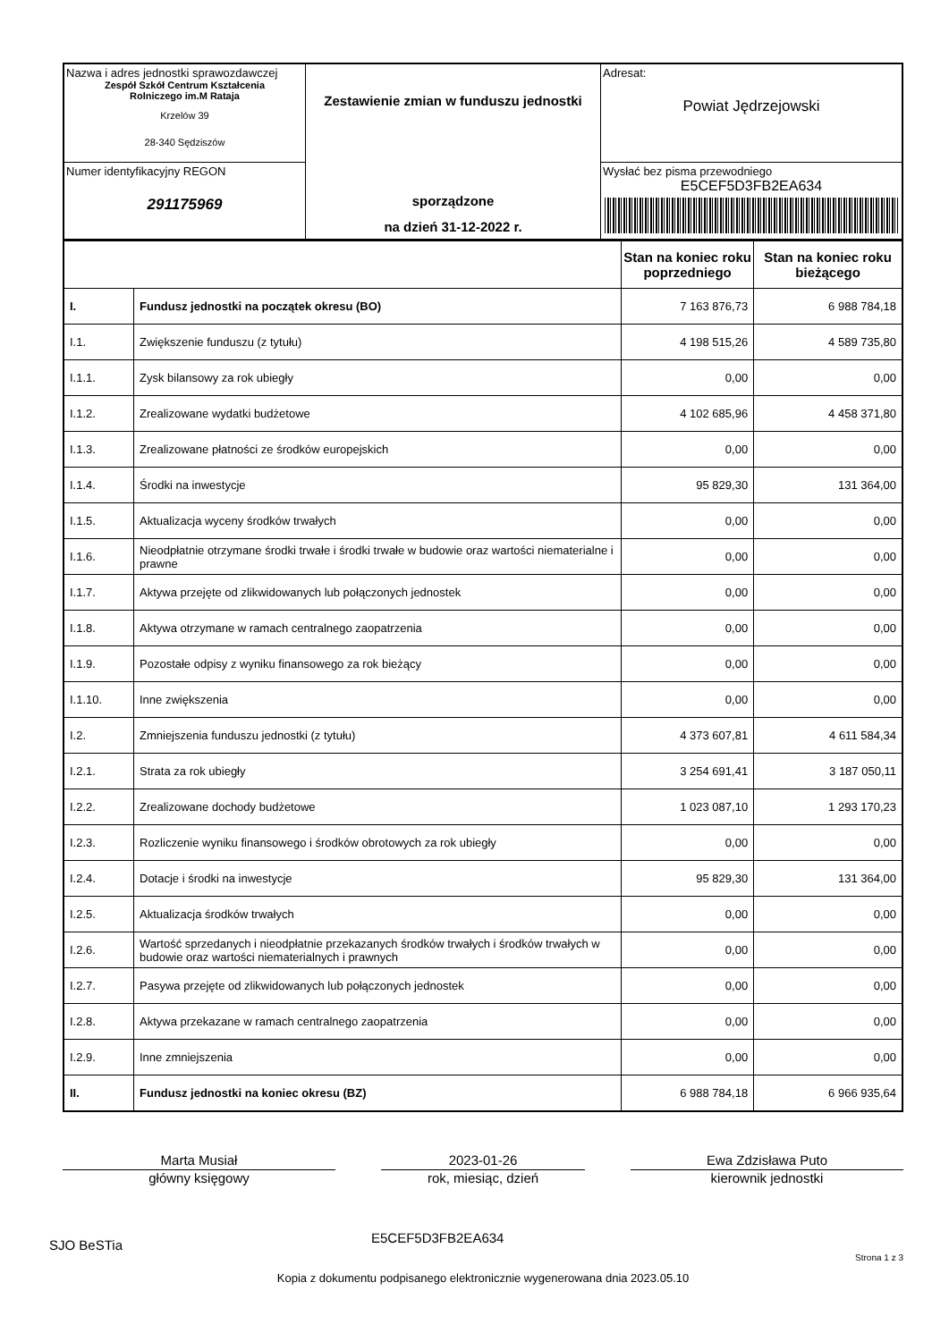| Nazwa i adres jednostki sprawozdawczej Zespół Szkół Centrum Kształcenia Rolniczego im.M Rataja Krzelów 39 28-340 Sędziszów | Zestawienie zmian w funduszu jednostki sporządzone na dzień 31-12-2022 r. | Adresat: Powiat Jędrzejowski |
| Numer identyfikacyjny REGON 291175969 | | Wysłać bez pisma przewodniego E5CEF5D3FB2EA634 |
| | | Stan na koniec roku poprzedniego | Stan na koniec roku bieżącego |
| --- | --- | --- | --- |
| I. | Fundusz jednostki na początek okresu (BO) | 7 163 876,73 | 6 988 784,18 |
| I.1. | Zwiększenie funduszu (z tytułu) | 4 198 515,26 | 4 589 735,80 |
| I.1.1. | Zysk bilansowy za rok ubiegły | 0,00 | 0,00 |
| I.1.2. | Zrealizowane wydatki budżetowe | 4 102 685,96 | 4 458 371,80 |
| I.1.3. | Zrealizowane płatności ze środków europejskich | 0,00 | 0,00 |
| I.1.4. | Środki na inwestycje | 95 829,30 | 131 364,00 |
| I.1.5. | Aktualizacja wyceny środków trwałych | 0,00 | 0,00 |
| I.1.6. | Nieodpłatnie otrzymane środki trwałe i środki trwałe w budowie oraz wartości niematerialne i prawne | 0,00 | 0,00 |
| I.1.7. | Aktywa przejęte od zlikwidowanych lub połączonych jednostek | 0,00 | 0,00 |
| I.1.8. | Aktywa otrzymane w ramach centralnego zaopatrzenia | 0,00 | 0,00 |
| I.1.9. | Pozostałe odpisy z wyniku finansowego za rok bieżący | 0,00 | 0,00 |
| I.1.10. | Inne zwiększenia | 0,00 | 0,00 |
| I.2. | Zmniejszenia funduszu jednostki (z tytułu) | 4 373 607,81 | 4 611 584,34 |
| I.2.1. | Strata za rok ubiegły | 3 254 691,41 | 3 187 050,11 |
| I.2.2. | Zrealizowane dochody budżetowe | 1 023 087,10 | 1 293 170,23 |
| I.2.3. | Rozliczenie wyniku finansowego i środków obrotowych za rok ubiegły | 0,00 | 0,00 |
| I.2.4. | Dotacje i środki na inwestycje | 95 829,30 | 131 364,00 |
| I.2.5. | Aktualizacja środków trwałych | 0,00 | 0,00 |
| I.2.6. | Wartość sprzedanych i nieodpłatnie przekazanych środków trwałych i środków trwałych w budowie oraz wartości niematerialnych i prawnych | 0,00 | 0,00 |
| I.2.7. | Pasywa przejęte od zlikwidowanych lub połączonych jednostek | 0,00 | 0,00 |
| I.2.8. | Aktywa przekazane w ramach centralnego zaopatrzenia | 0,00 | 0,00 |
| I.2.9. | Inne zmniejszenia | 0,00 | 0,00 |
| II. | Fundusz jednostki na koniec okresu (BZ) | 6 988 784,18 | 6 966 935,64 |
Marta Musiał
główny księgowy
2023-01-26
rok, miesiąc, dzień
Ewa Zdzisława Puto
kierownik jednostki
SJO BeSTia
E5CEF5D3FB2EA634
Strona 1 z 3
Kopia z dokumentu podpisanego elektronicznie wygenerowana dnia 2023.05.10